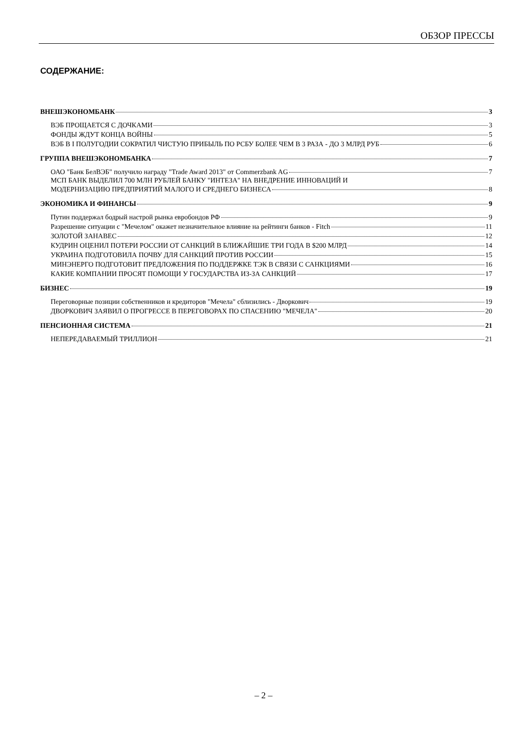ОБЗОР ПРЕССЫ
СОДЕРЖАНИЕ:
ВНЕШЭКОНОМБАНК 3
ВЭБ ПРОЩАЕТСЯ С ДОЧКАМИ 3
ФОНДЫ ЖДУТ КОНЦА ВОЙНЫ 5
ВЭБ В I ПОЛУГОДИИ СОКРАТИЛ ЧИСТУЮ ПРИБЫЛЬ ПО РСБУ БОЛЕЕ ЧЕМ В 3 РАЗА - ДО 3 МЛРД РУБ 6
ГРУППА ВНЕШЭКОНОМБАНКА 7
ОАО "Банк БелВЭБ" получило награду "Trade Award 2013" от Commerzbank AG 7
МСП БАНК ВЫДЕЛИЛ 700 МЛН РУБЛЕЙ БАНКУ "ИНТЕЗА" НА ВНЕДРЕНИЕ ИННОВАЦИЙ И
МОДЕРНИЗАЦИЮ ПРЕДПРИЯТИЙ МАЛОГО И СРЕДНЕГО БИЗНЕСА 8
ЭКОНОМИКА И ФИНАНСЫ 9
Путин поддержал бодрый настрой рынка евробондов РФ 9
Разрешение ситуации с "Мечелом" окажет незначительное влияние на рейтинги банков - Fitch 11
ЗОЛОТОЙ ЗАНАВЕС 12
КУДРИН ОЦЕНИЛ ПОТЕРИ РОССИИ ОТ САНКЦИЙ В БЛИЖАЙШИЕ ТРИ ГОДА В $200 МЛРД 14
УКРАИНА ПОДГОТОВИЛА ПОЧВУ ДЛЯ САНКЦИЙ ПРОТИВ РОССИИ 15
МИНЭНЕРГО ПОДГОТОВИТ ПРЕДЛОЖЕНИЯ ПО ПОДДЕРЖКЕ ТЭК В СВЯЗИ С САНКЦИЯМИ 16
КАКИЕ КОМПАНИИ ПРОСЯТ ПОМОЩИ У ГОСУДАРСТВА ИЗ-ЗА САНКЦИЙ 17
БИЗНЕС 19
Переговорные позиции собственников и кредиторов "Мечела" сблизились - Дворкович 19
ДВОРКОВИЧ ЗАЯВИЛ О ПРОГРЕССЕ В ПЕРЕГОВОРАХ ПО СПАСЕНИЮ "МЕЧЕЛА" 20
ПЕНСИОННАЯ СИСТЕМА 21
НЕПЕРЕДАВАЕМЫЙ ТРИЛЛИОН 21
– 2 –